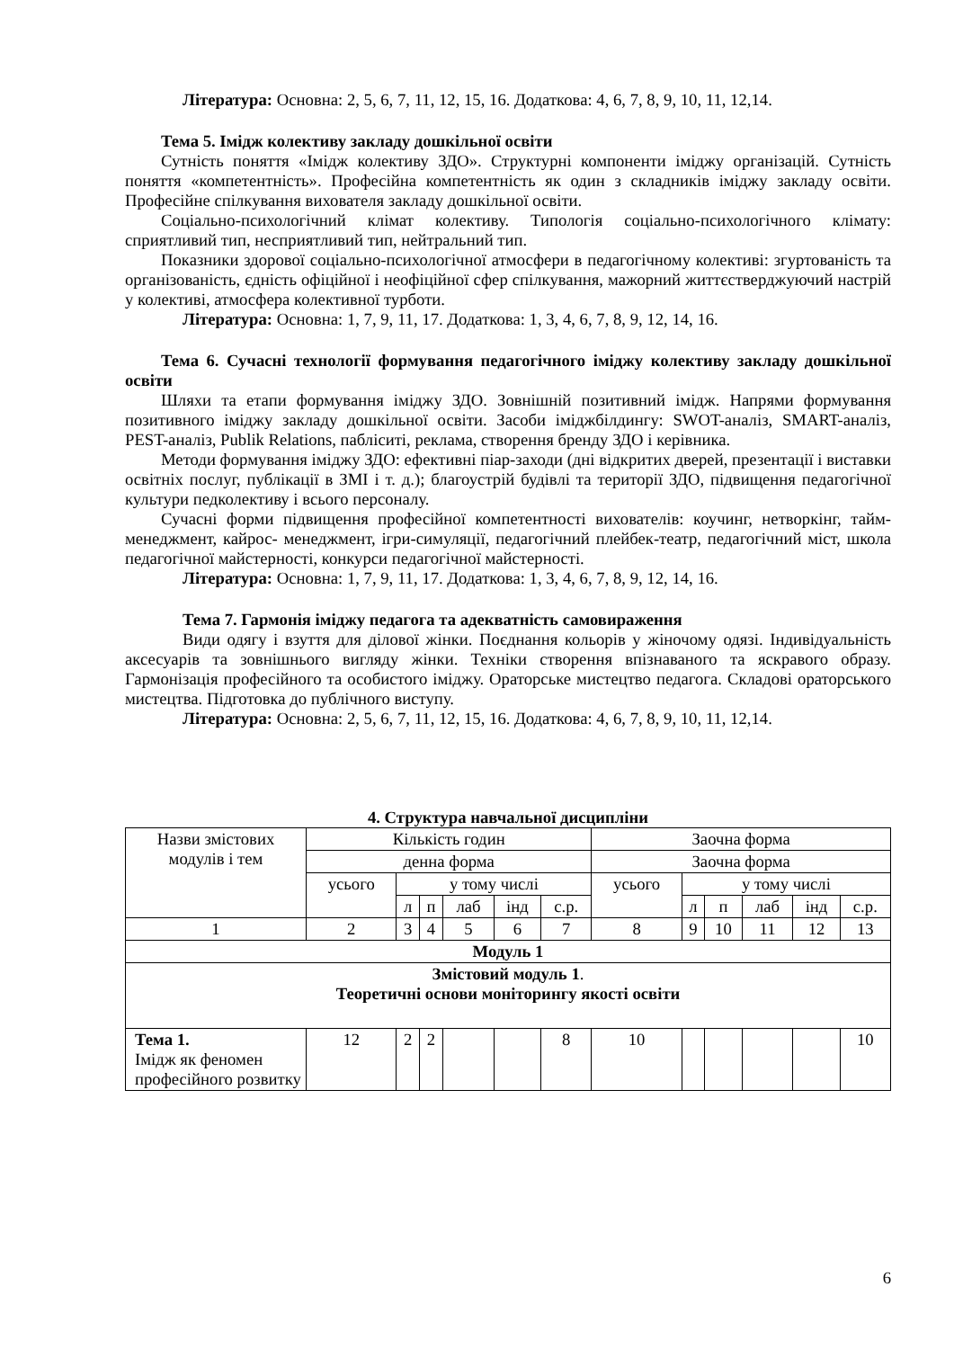Література: Основна: 2, 5, 6, 7, 11, 12, 15, 16. Додаткова: 4, 6, 7, 8, 9, 10, 11, 12,14.
Тема 5. Імідж колективу закладу дошкільної освіти
Сутність поняття «Імідж колективу ЗДО». Структурні компоненти іміджу організацій. Сутність поняття «компетентність». Професійна компетентність як один з складників іміджу закладу освіти. Професійне спілкування вихователя закладу дошкільної освіти.
Соціально-психологічний клімат колективу. Типологія соціально-психологічного клімату: сприятливий тип, несприятливий тип, нейтральний тип.
Показники здорової соціально-психологічної атмосфери в педагогічному колективі: згуртованість та організованість, єдність офіційної і неофіційної сфер спілкування, мажорний життєстверджуючий настрій у колективі, атмосфера колективної турботи.
Література: Основна: 1, 7, 9, 11, 17. Додаткова: 1, 3, 4, 6, 7, 8, 9, 12, 14, 16.
Тема 6. Сучасні технології формування педагогічного іміджу колективу закладу дошкільної освіти
Шляхи та етапи формування іміджу ЗДО. Зовнішній позитивний імідж. Напрями формування позитивного іміджу закладу дошкільної освіти. Засоби іміджбілдингу: SWOT-аналіз, SMART-аналіз, PEST-аналіз, Publik Relations, пабліситі, реклама, створення бренду ЗДО і керівника.
Методи формування іміджу ЗДО: ефективні піар-заходи (дні відкритих дверей, презентації і виставки освітніх послуг, публікації в ЗМІ і т. д.); благоустрій будівлі та території ЗДО, підвищення педагогічної культури педколективу і всього персоналу.
Сучасні форми підвищення професійної компетентності вихователів: коучинг, нетворкінг, тайм-менеджмент, кайрос- менеджмент, ігри-симуляції, педагогічний плейбек-театр, педагогічний міст, школа педагогічної майстерності, конкурси педагогічної майстерності.
Література: Основна: 1, 7, 9, 11, 17. Додаткова: 1, 3, 4, 6, 7, 8, 9, 12, 14, 16.
Тема 7. Гармонія іміджу педагога та адекватність самовираження
Види одягу і взуття для ділової жінки. Поєднання кольорів у жіночому одязі. Індивідуальність аксесуарів та зовнішнього вигляду жінки. Техніки створення впізнаваного та яскравого образу. Гармонізація професійного та особистого іміджу. Ораторське мистецтво педагога. Складові ораторського мистецтва. Підготовка до публічного виступу.
Література: Основна: 2, 5, 6, 7, 11, 12, 15, 16. Додаткова: 4, 6, 7, 8, 9, 10, 11, 12,14.
4. Структура навчальної дисципліни
| Назви змістових модулів і тем | Кількість годин | | | | | | Заочна форма | | | | | |
| --- | --- | --- | --- | --- | --- | --- | --- | --- | --- | --- | --- | --- |
| | денна форма | | | | | | Заочна форма | | | | | |
| | усього | у тому числі | | | | | усього | у тому числі | | | | |
| | | л | п | лаб | інд | с.р. | | л | п | лаб | інд | с.р. |
| 1 | 2 | 3 | 4 | 5 | 6 | 7 | 8 | 9 | 10 | 11 | 12 | 13 |
| Модуль 1 | | | | | | | | | | | | |
| Змістовий модуль 1 . Теоретичні основи моніторингу якості освіти | | | | | | | | | | | | |
| Тема 1. Імідж як феномен професійного розвитку | 12 | 2 | 2 | | | 8 | 10 | | | | | 10 |
6